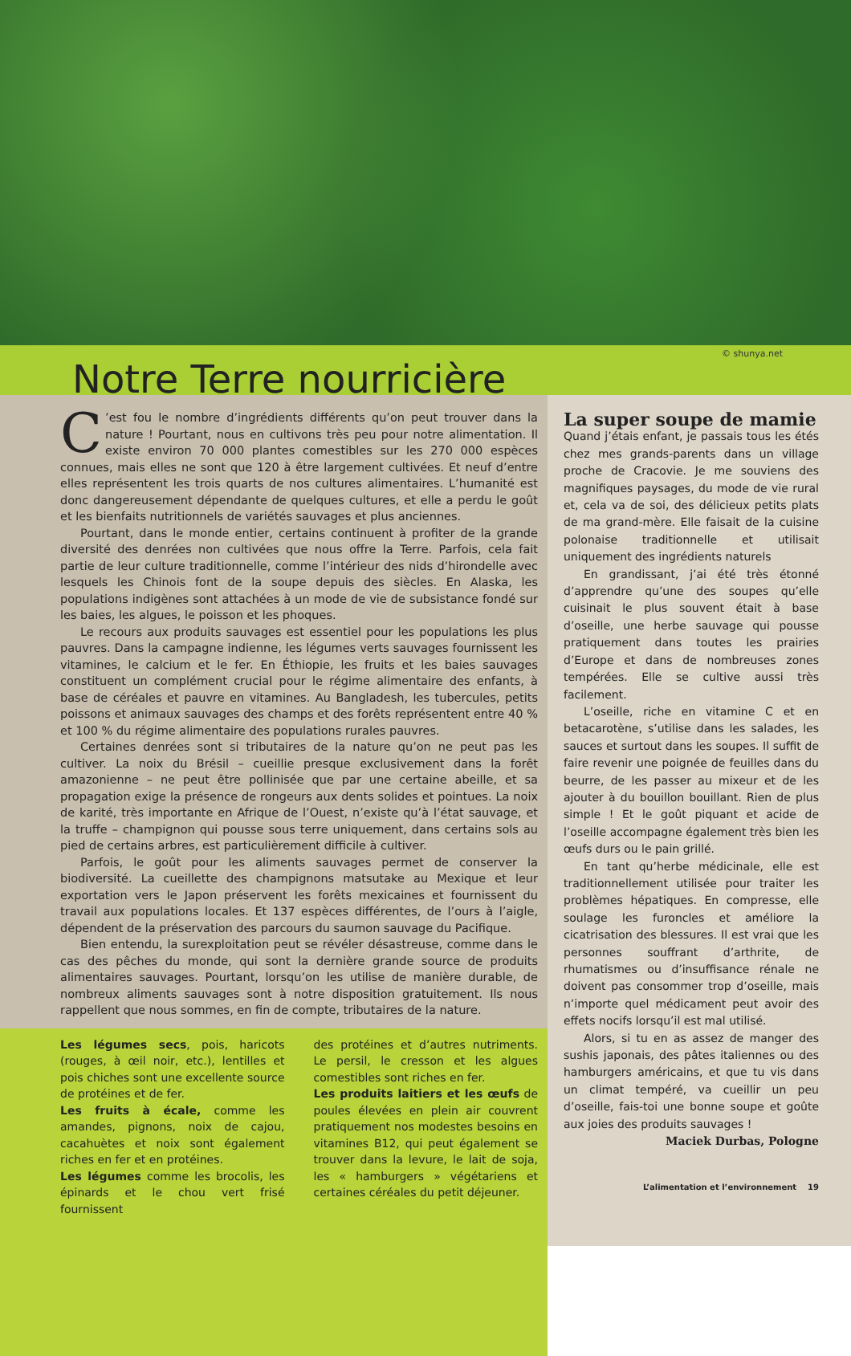© shunya.net
Notre Terre nourricière
C’est fou le nombre d’ingrédients différents qu’on peut trouver dans la nature ! Pourtant, nous en cultivons très peu pour notre alimentation. Il existe environ 70 000 plantes comestibles sur les 270 000 espèces connues, mais elles ne sont que 120 à être largement cultivées. Et neuf d’entre elles représentent les trois quarts de nos cultures alimentaires. L’humanité est donc dangereusement dépendante de quelques cultures, et elle a perdu le goût et les bienfaits nutritionnels de variétés sauvages et plus anciennes.
Pourtant, dans le monde entier, certains continuent à profiter de la grande diversité des denrées non cultivées que nous offre la Terre. Parfois, cela fait partie de leur culture traditionnelle, comme l’intérieur des nids d’hirondelle avec lesquels les Chinois font de la soupe depuis des siècles. En Alaska, les populations indigènes sont attachées à un mode de vie de subsistance fondé sur les baies, les algues, le poisson et les phoques.
Le recours aux produits sauvages est essentiel pour les populations les plus pauvres. Dans la campagne indienne, les légumes verts sauvages fournissent les vitamines, le calcium et le fer. En Éthiopie, les fruits et les baies sauvages constituent un complément crucial pour le régime alimentaire des enfants, à base de céréales et pauvre en vitamines. Au Bangladesh, les tubercules, petits poissons et animaux sauvages des champs et des forêts représentent entre 40 % et 100 % du régime alimentaire des populations rurales pauvres.
Certaines denrées sont si tributaires de la nature qu’on ne peut pas les cultiver. La noix du Brésil – cueillie presque exclusivement dans la forêt amazonienne – ne peut être pollinisée que par une certaine abeille, et sa propagation exige la présence de rongeurs aux dents solides et pointues. La noix de karité, très importante en Afrique de l’Ouest, n’existe qu’à l’état sauvage, et la truffe – champignon qui pousse sous terre uniquement, dans certains sols au pied de certains arbres, est particulièrement difficile à cultiver.
Parfois, le goût pour les aliments sauvages permet de conserver la biodiversité. La cueillette des champignons matsutake au Mexique et leur exportation vers le Japon préservent les forêts mexicaines et fournissent du travail aux populations locales. Et 137 espèces différentes, de l’ours à l’aigle, dépendent de la préservation des parcours du saumon sauvage du Pacifique.
Bien entendu, la surexploitation peut se révéler désastreuse, comme dans le cas des pêches du monde, qui sont la dernière grande source de produits alimentaires sauvages. Pourtant, lorsqu’on les utilise de manière durable, de nombreux aliments sauvages sont à notre disposition gratuitement. Ils nous rappellent que nous sommes, en fin de compte, tributaires de la nature.
Les légumes secs, pois, haricots (rouges, à œil noir, etc.), lentilles et pois chiches sont une excellente source de protéines et de fer.
Les fruits à écale, comme les amandes, pignons, noix de cajou, cacahuètes et noix sont également riches en fer et en protéines.
Les légumes comme les brocolis, les épinards et le chou vert frisé fournissent
des protéines et d’autres nutriments. Le persil, le cresson et les algues comestibles sont riches en fer.
Les produits laitiers et les œufs de poules élevées en plein air couvrent pratiquement nos modestes besoins en vitamines B12, qui peut également se trouver dans la levure, le lait de soja, les « hamburgers » végétariens et certaines céréales du petit déjeuner.
La super soupe de mamie
Quand j’étais enfant, je passais tous les étés chez mes grands-parents dans un village proche de Cracovie. Je me souviens des magnifiques paysages, du mode de vie rural et, cela va de soi, des délicieux petits plats de ma grand-mère. Elle faisait de la cuisine polonaise traditionnelle et utilisait uniquement des ingrédients naturels
En grandissant, j’ai été très étonné d’apprendre qu’une des soupes qu’elle cuisinait le plus souvent était à base d’oseille, une herbe sauvage qui pousse pratiquement dans toutes les prairies d’Europe et dans de nombreuses zones tempérées. Elle se cultive aussi très facilement.
L’oseille, riche en vitamine C et en betacarotène, s’utilise dans les salades, les sauces et surtout dans les soupes. Il suffit de faire revenir une poignée de feuilles dans du beurre, de les passer au mixeur et de les ajouter à du bouillon bouillant. Rien de plus simple ! Et le goût piquant et acide de l’oseille accompagne également très bien les œufs durs ou le pain grillé.
En tant qu’herbe médicinale, elle est traditionnellement utilisée pour traiter les problèmes hépatiques. En compresse, elle soulage les furoncles et améliore la cicatrisation des blessures. Il est vrai que les personnes souffrant d’arthrite, de rhumatismes ou d’insuffisance rénale ne doivent pas consommer trop d’oseille, mais n’importe quel médicament peut avoir des effets nocifs lorsqu’il est mal utilisé.
Alors, si tu en as assez de manger des sushis japonais, des pâtes italiennes ou des hamburgers américains, et que tu vis dans un climat tempéré, va cueillir un peu d’oseille, fais-toi une bonne soupe et goûte aux joies des produits sauvages !
Maciek Durbas, Pologne
L’alimentation et l’environnement 19